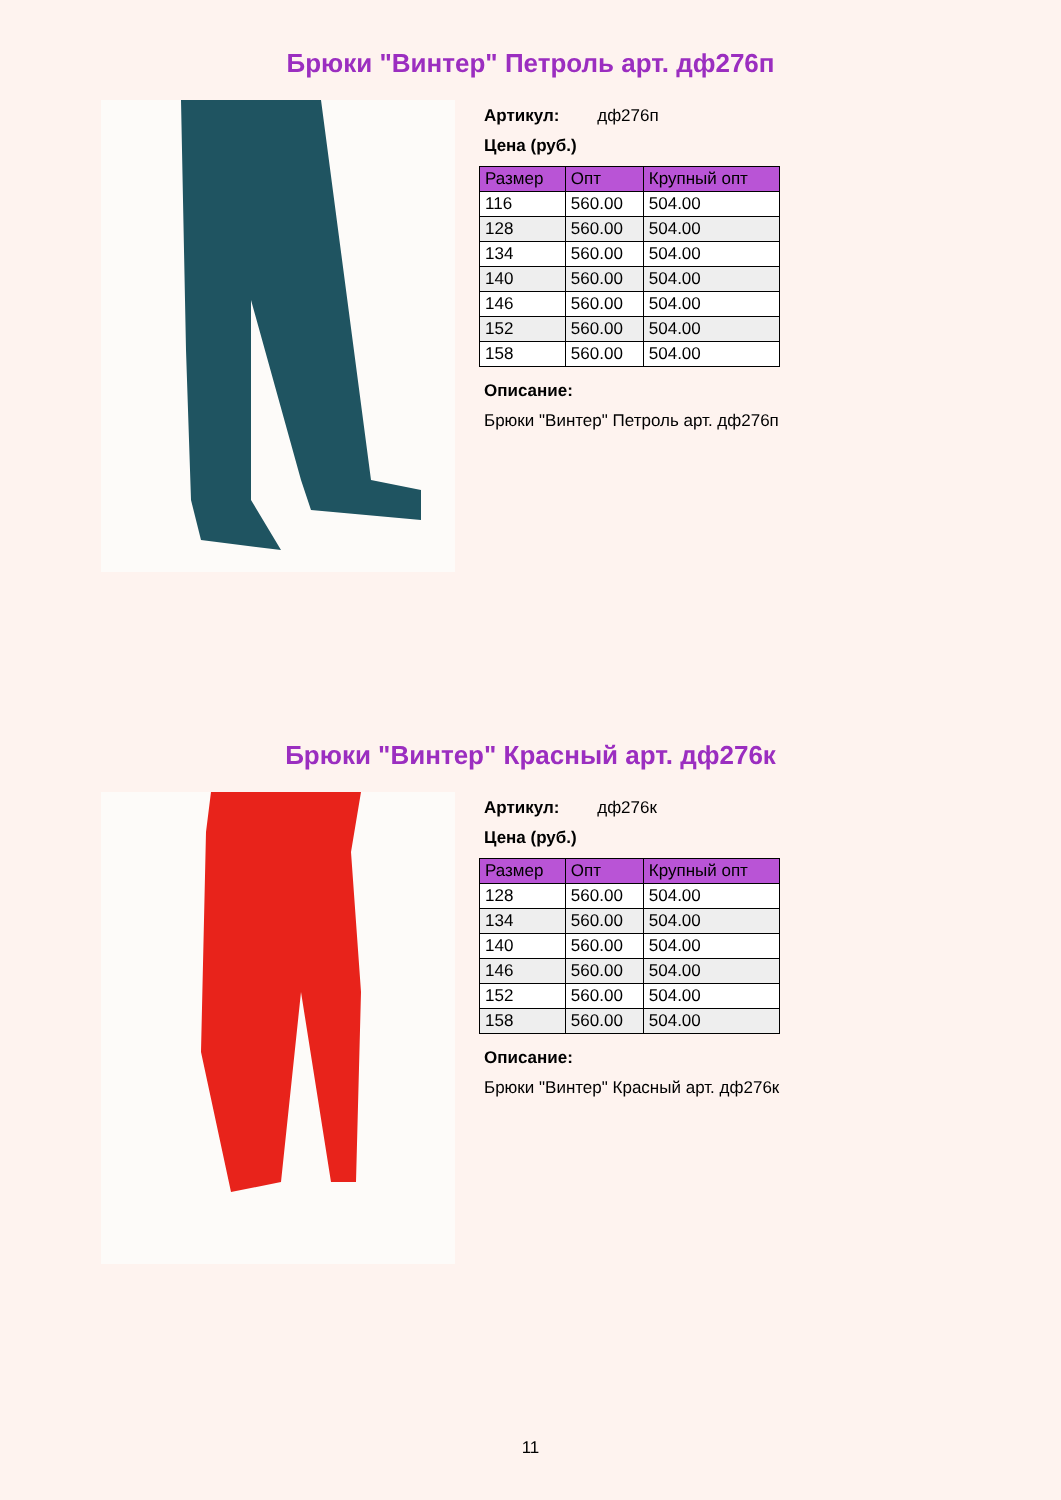Брюки "Винтер" Петроль арт. дф276п
Артикул: дф276п
Цена (руб.)
| Размер | Опт | Крупный опт |
| --- | --- | --- |
| 116 | 560.00 | 504.00 |
| 128 | 560.00 | 504.00 |
| 134 | 560.00 | 504.00 |
| 140 | 560.00 | 504.00 |
| 146 | 560.00 | 504.00 |
| 152 | 560.00 | 504.00 |
| 158 | 560.00 | 504.00 |
Описание:
Брюки "Винтер" Петроль арт. дф276п
Брюки "Винтер" Красный арт. дф276к
Артикул: дф276к
Цена (руб.)
| Размер | Опт | Крупный опт |
| --- | --- | --- |
| 128 | 560.00 | 504.00 |
| 134 | 560.00 | 504.00 |
| 140 | 560.00 | 504.00 |
| 146 | 560.00 | 504.00 |
| 152 | 560.00 | 504.00 |
| 158 | 560.00 | 504.00 |
Описание:
Брюки "Винтер" Красный арт. дф276к
11